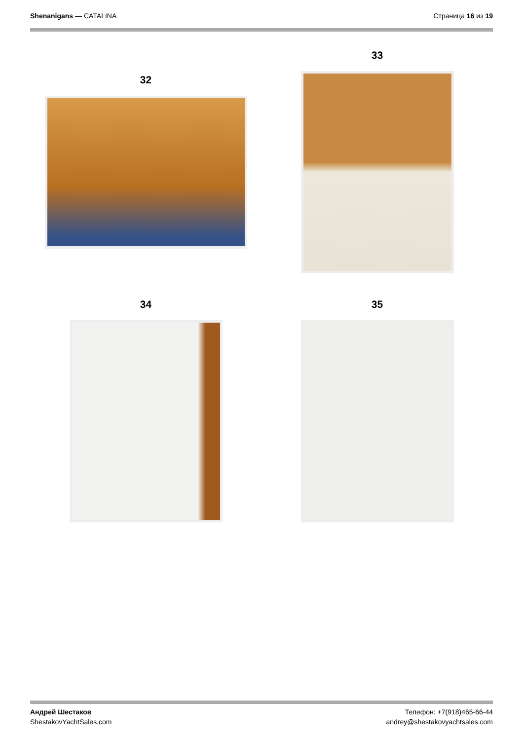Shenanigans — CATALINA Страница 16 из 19
32
33
34 35
Андрей Шестаков
ShestakovYachtSales.com
Телефон: +7(918)465-66-44
andrey@shestakovyachtsales.com